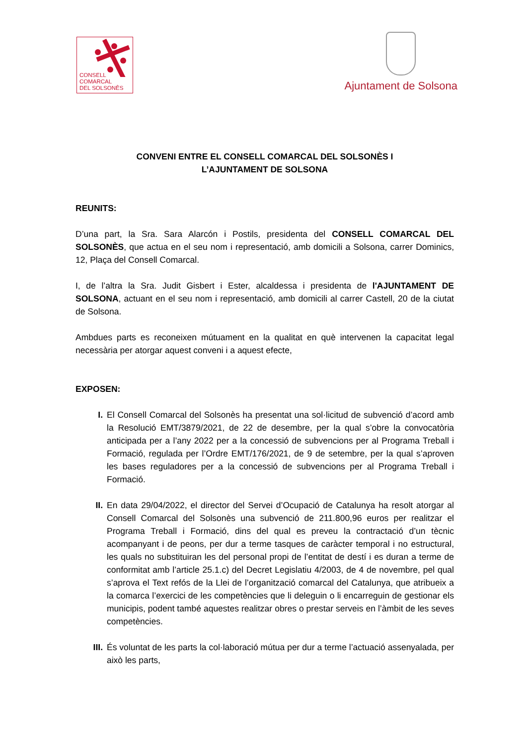CONSELL
COMARCAL
DEL SOLSONÈS
Ajuntament de Solsona
CONVENI ENTRE EL CONSELL COMARCAL DEL SOLSONÈS I
L’AJUNTAMENT DE SOLSONA
REUNITS:
D’una part, la Sra. Sara Alarcón i Postils, presidenta del CONSELL COMARCAL DEL SOLSONÈS, que actua en el seu nom i representació, amb domicili a Solsona, carrer Dominics, 12, Plaça del Consell Comarcal.
I, de l’altra la Sra. Judit Gisbert i Ester, alcaldessa i presidenta de l'AJUNTAMENT DE SOLSONA, actuant en el seu nom i representació, amb domicili al carrer Castell, 20 de la ciutat de Solsona.
Ambdues parts es reconeixen mútuament en la qualitat en què intervenen la capacitat legal necessària per atorgar aquest conveni i a aquest efecte,
EXPOSEN:
I. El Consell Comarcal del Solsonès ha presentat una sol·licitud de subvenció d’acord amb la Resolució EMT/3879/2021, de 22 de desembre, per la qual s’obre la convocatòria anticipada per a l’any 2022 per a la concessió de subvencions per al Programa Treball i Formació, regulada per l’Ordre EMT/176/2021, de 9 de setembre, per la qual s’aproven les bases reguladores per a la concessió de subvencions per al Programa Treball i Formació.
II. En data 29/04/2022, el director del Servei d’Ocupació de Catalunya ha resolt atorgar al Consell Comarcal del Solsonès una subvenció de 211.800,96 euros per realitzar el Programa Treball i Formació, dins del qual es preveu la contractació d’un tècnic acompanyant i de peons, per dur a terme tasques de caràcter temporal i no estructural, les quals no substituiran les del personal propi de l’entitat de destí i es duran a terme de conformitat amb l’article 25.1.c) del Decret Legislatiu 4/2003, de 4 de novembre, pel qual s’aprova el Text refós de la Llei de l’organització comarcal del Catalunya, que atribueix a la comarca l’exercici de les competències que li deleguin o li encarreguin de gestionar els municipis, podent també aquestes realitzar obres o prestar serveis en l’àmbit de les seves competències.
III. És voluntat de les parts la col·laboració mútua per dur a terme l’actuació assenyalada, per això les parts,